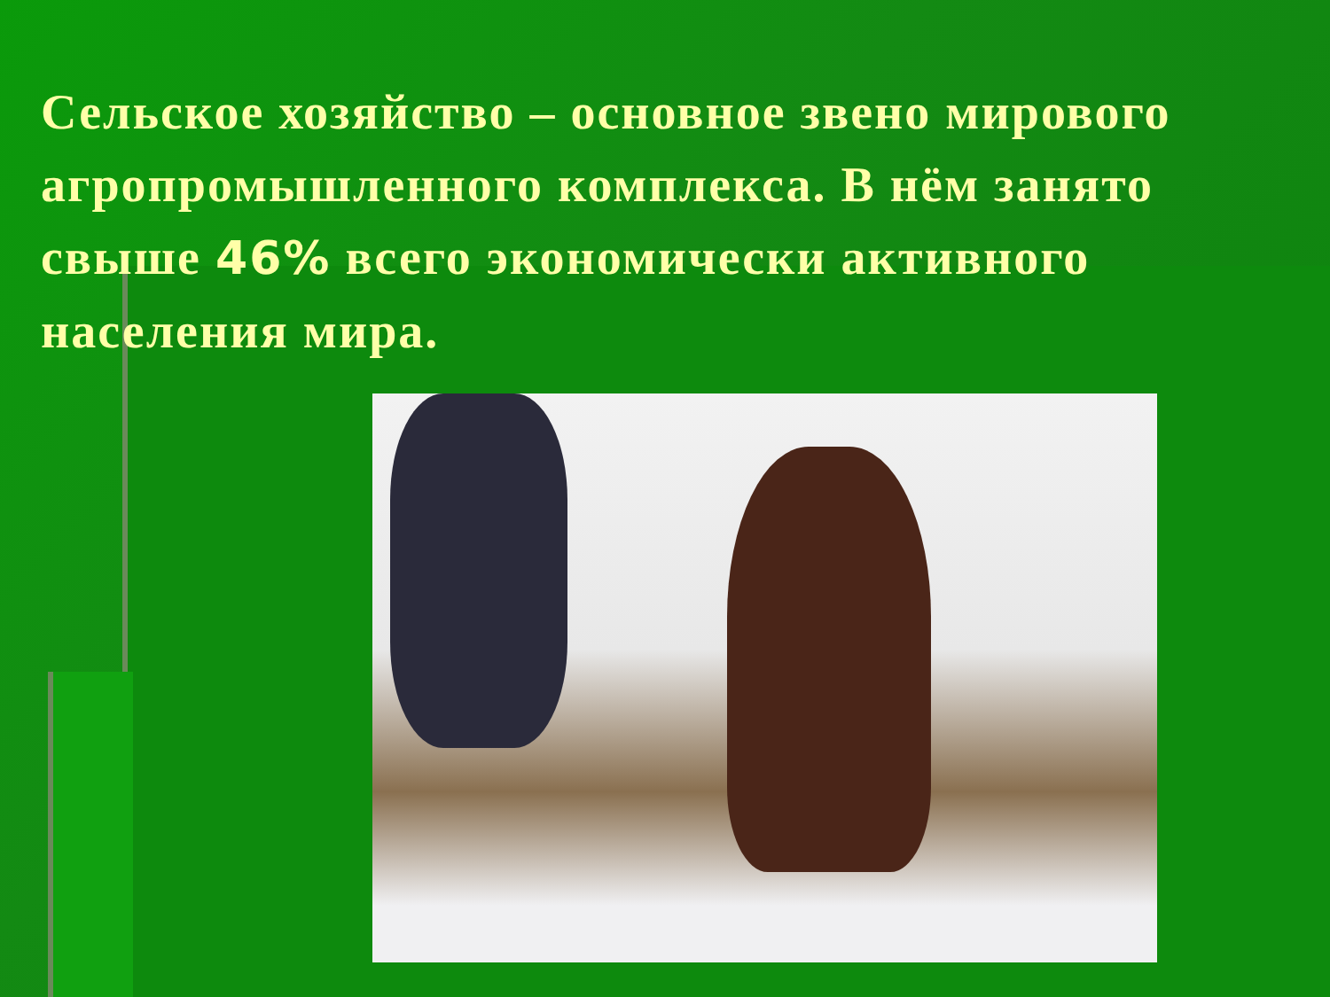Сельское хозяйство – основное звено мирового агропромышленного комплекса. В нём занято свыше 46% всего экономически активного населения мира.